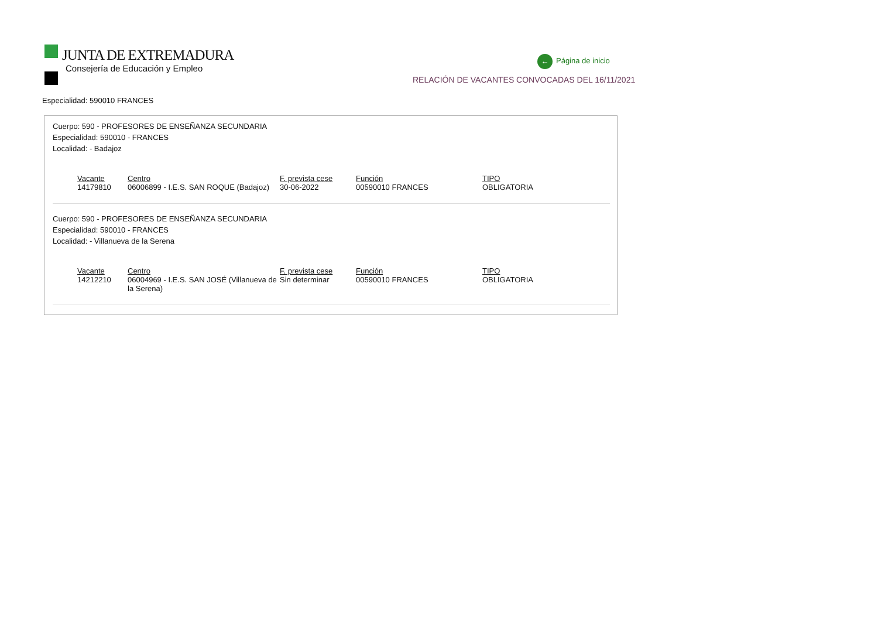JUNTA DE EXTREMADURA
Consejería de Educación y Empleo
← Página de inicio
RELACIÓN DE VACANTES CONVOCADAS DEL 16/11/2021
Especialidad: 590010 FRANCES
Cuerpo: 590 - PROFESORES DE ENSEÑANZA SECUNDARIA
Especialidad: 590010 - FRANCES
Localidad: - Badajoz
| Vacante | Centro | F. prevista cese | Función | TIPO |
| --- | --- | --- | --- | --- |
| 14179810 | 06006899 - I.E.S. SAN ROQUE (Badajoz) | 30-06-2022 | 00590010 FRANCES | OBLIGATORIA |
Cuerpo: 590 - PROFESORES DE ENSEÑANZA SECUNDARIA
Especialidad: 590010 - FRANCES
Localidad: - Villanueva de la Serena
| Vacante | Centro | F. prevista cese | Función | TIPO |
| --- | --- | --- | --- | --- |
| 14212210 | 06004969 - I.E.S. SAN JOSÉ (Villanueva de la Serena) | Sin determinar | 00590010 FRANCES | OBLIGATORIA |